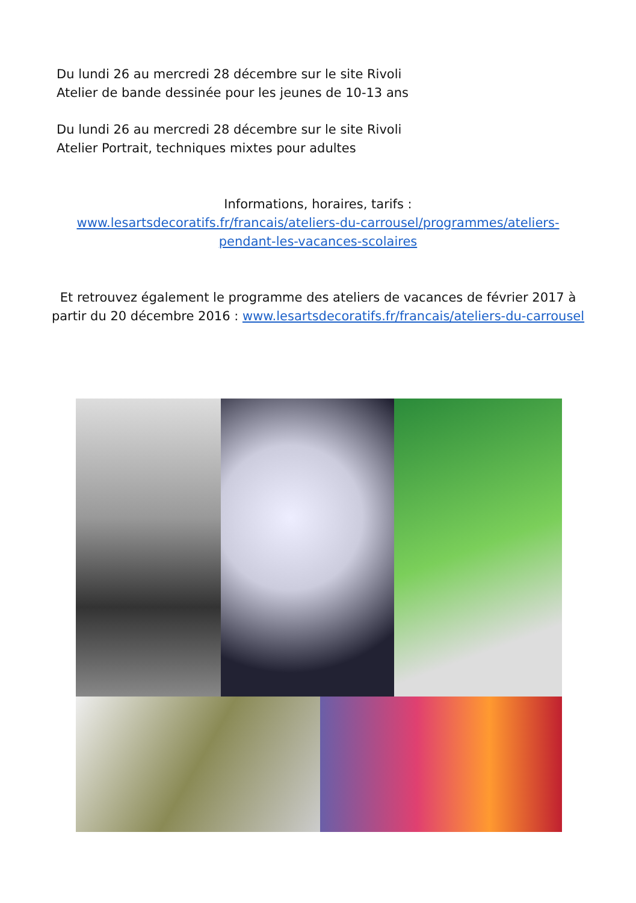Du lundi 26 au mercredi 28 décembre sur le site Rivoli
Atelier de bande dessinée pour les jeunes de 10-13 ans
Du lundi 26 au mercredi 28 décembre sur le site Rivoli
Atelier Portrait, techniques mixtes pour adultes
Informations, horaires, tarifs :
www.lesartsdecoratifs.fr/francais/ateliers-du-carrousel/programmes/ateliers-
pendant-les-vacances-scolaires
Et retrouvez également le programme des ateliers de vacances de février 2017 à
partir du 20 décembre 2016 : www.lesartsdecoratifs.fr/francais/ateliers-du-carrousel